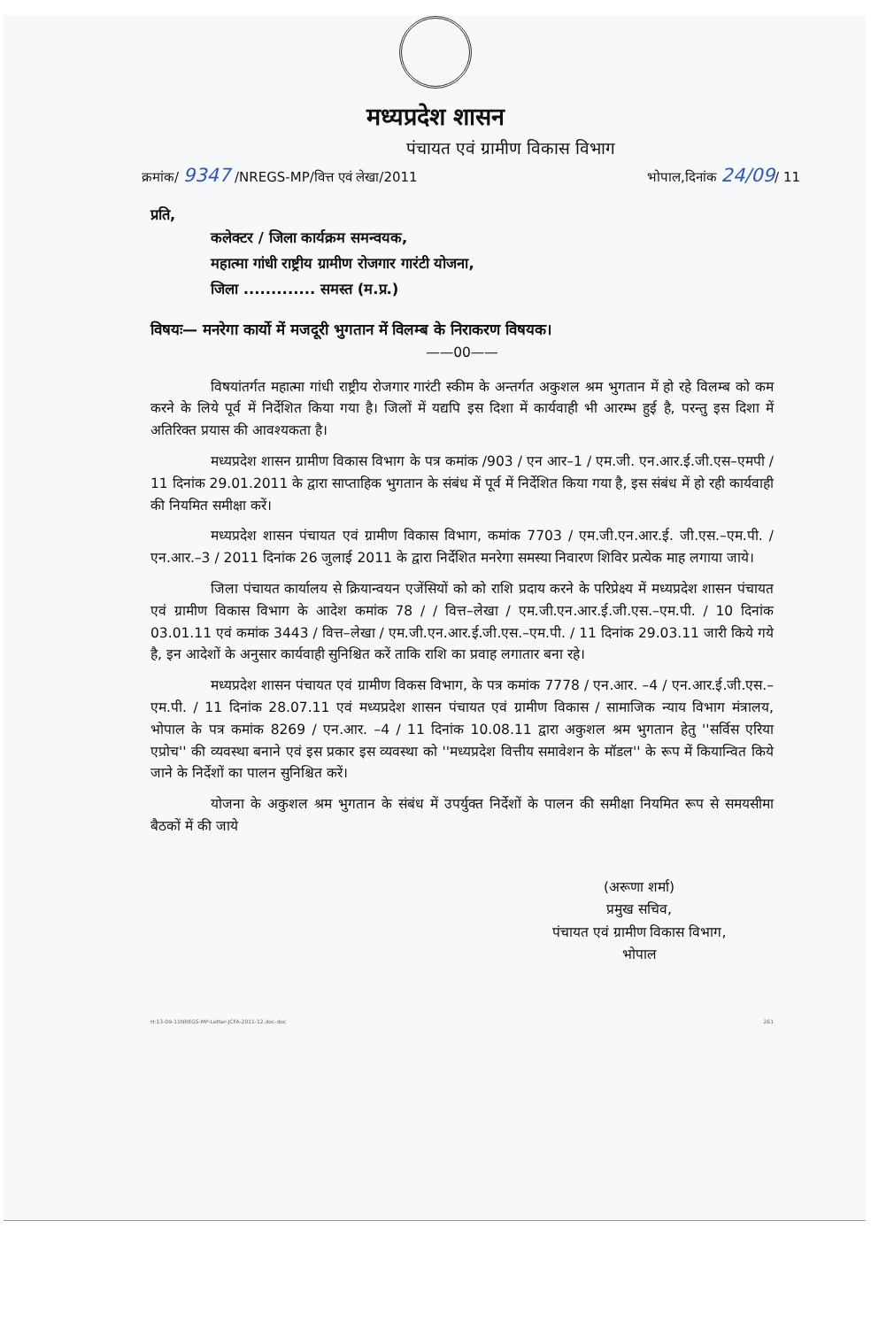मध्यप्रदेश शासन
पंचायत एवं ग्रामीण विकास विभाग
क्रमांक/ 9347 /NREGS-MP/वित्त एवं लेखा/2011 भोपाल,दिनांक 24/09/ 11
प्रति,
कलेक्टर / जिला कार्यक्रम समन्वयक,
महात्मा गांधी राष्ट्रीय ग्रामीण रोजगार गारंटी योजना,
जिला ............. समस्त (म.प्र.)
विषयः— मनरेगा कार्यो में मजदूरी भुगतान में विलम्ब के निराकरण विषयक।
——00——
विषयांतर्गत महात्मा गांधी राष्ट्रीय रोजगार गारंटी स्कीम के अन्तर्गत अकुशल श्रम भुगतान में हो रहे विलम्ब को कम करने के लिये पूर्व में निर्देशित किया गया है। जिलों में यद्यपि इस दिशा में कार्यवाही भी आरम्भ हुई है, परन्तु इस दिशा में अतिरिक्त प्रयास की आवश्यकता है।
मध्यप्रदेश शासन ग्रामीण विकास विभाग के पत्र कमांक /903 / एन आर–1 / एम.जी. एन.आर.ई.जी.एस–एमपी / 11 दिनांक 29.01.2011 के द्वारा साप्ताहिक भुगतान के संबंध में पूर्व में निर्देशित किया गया है, इस संबंध में हो रही कार्यवाही की नियमित समीक्षा करें।
मध्यप्रदेश शासन पंचायत एवं ग्रामीण विकास विभाग, कमांक 7703 / एम.जी.एन.आर.ई. जी.एस.–एम.पी. / एन.आर.–3 / 2011 दिनांक 26 जुलाई 2011 के द्वारा निर्देशित मनरेगा समस्या निवारण शिविर प्रत्येक माह लगाया जाये।
जिला पंचायत कार्यालय से क्रियान्वयन एजेंसियों को को राशि प्रदाय करने के परिप्रेक्ष्य में मध्यप्रदेश शासन पंचायत एवं ग्रामीण विकास विभाग के आदेश कमांक 78 / / वित्त–लेखा / एम.जी.एन.आर.ई.जी.एस.–एम.पी. / 10 दिनांक 03.01.11 एवं कमांक 3443 / वित्त–लेखा / एम.जी.एन.आर.ई.जी.एस.–एम.पी. / 11 दिनांक 29.03.11 जारी किये गये है, इन आदेशों के अनुसार कार्यवाही सुनिश्चित करें ताकि राशि का प्रवाह लगातार बना रहे।
मध्यप्रदेश शासन पंचायत एवं ग्रामीण विकस विभाग, के पत्र कमांक 7778 / एन.आर. –4 / एन.आर.ई.जी.एस.–एम.पी. / 11 दिनांक 28.07.11 एवं मध्यप्रदेश शासन पंचायत एवं ग्रामीण विकास / सामाजिक न्याय विभाग मंत्रालय, भोपाल के पत्र कमांक 8269 / एन.आर. –4 / 11 दिनांक 10.08.11 द्वारा अकुशल श्रम भुगतान हेतु ''सर्विस एरिया एप्रोच'' की व्यवस्था बनाने एवं इस प्रकार इस व्यवस्था को ''मध्यप्रदेश वित्तीय समावेशन के मॉडल'' के रूप में कियान्वित किये जाने के निर्देशों का पालन सुनिश्चित करें।
योजना के अकुशल श्रम भुगतान के संबंध में उपर्युक्त निर्देशों के पालन की समीक्षा नियमित रूप से समयसीमा बैठकों में की जाये
(अरूणा शर्मा)
प्रमुख सचिव,
पंचायत एवं ग्रामीण विकास विभाग,
भोपाल
H:13-09-11NREGS-MP-Letter-JCFA-2011-12.doc-doc 261